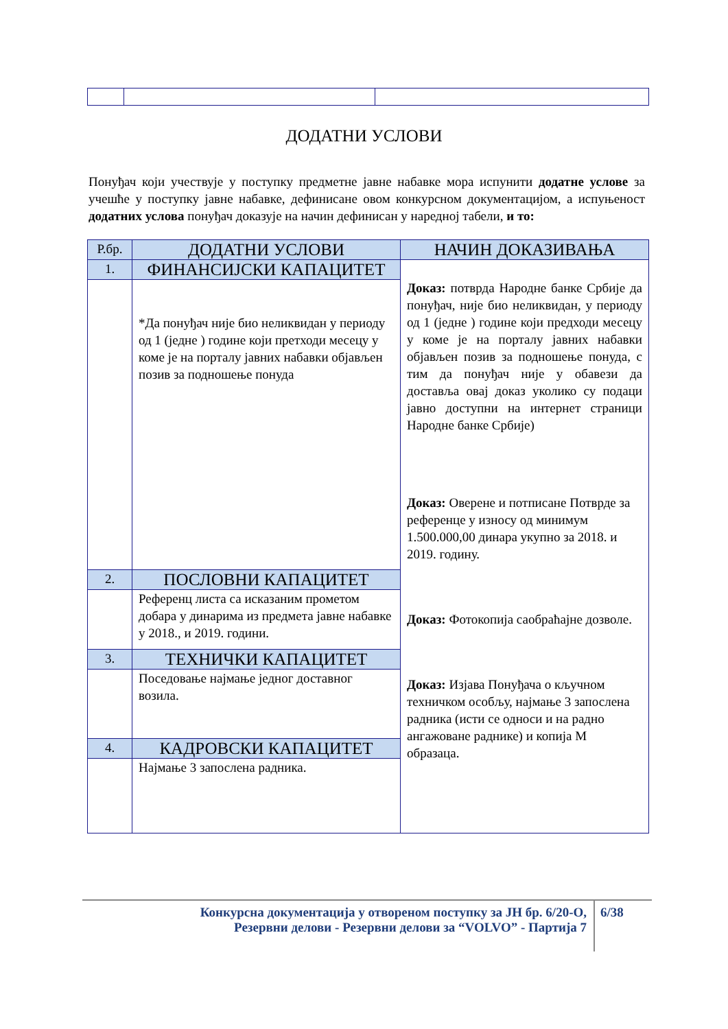ДОДАТНИ УСЛОВИ
Понуђач који учествује у поступку предметне јавне набавке мора испунити додатне услове за учешће у поступку јавне набавке, дефинисане овом конкурсном документацијом, а испуњеност додатних услова понуђач доказује на начин дефинисан у наредној табели, и то:
| Р.бр. | ДОДАТНИ УСЛОВИ | НАЧИН ДОКАЗИВАЊА |
| 1. | ФИНАНСИЈСКИ КАПАЦИТЕТ | Доказ: потврда Народне банке Србије да понуђач, није био неликвидан, у периоду од 1 (једне ) године који предходи месецу у коме је на порталу јавних набавки објављен позив за подношење понуда, с тим да понуђач није у обавези да доставља овај доказ уколико су подаци јавно доступни на интернет страници Народне банке Србије) Доказ: Оверене и потписане Потврде за референце у износу од минимум 1.500.000,00 динара укупно за 2018. и 2019. годину. Доказ: Фотокопија саобраћајне дозволе. Доказ: Изјава Понуђача о кључном техничком особљу, најмање 3 запослена радника (исти се односи и на радно ангажоване раднике) и копија М образаца. |
| | *Да понуђач није био неликвидан у периоду од 1 (једне ) године који претходи месецу у коме је на порталу јавних набавки објављен позив за подношење понуда | |
| 2. | ПОСЛОВНИ КАПАЦИТЕТ | |
| | Референц листа са исказаним прометом добара у динарима из предмета јавне набавке у 2018., и 2019. години. | |
| 3. | ТЕХНИЧКИ КАПАЦИТЕТ | |
| | Поседовање најмање једног доставног возила. | |
| 4. | КАДРОВСКИ КАПАЦИТЕТ | |
| | Најмање 3 запослена радника. | |
Конкурсна документација у отвореном поступку за ЈН бр. 6/20-О,
Резервни делови - Резервни делови за “VOLVO” - Партија 7
6/38